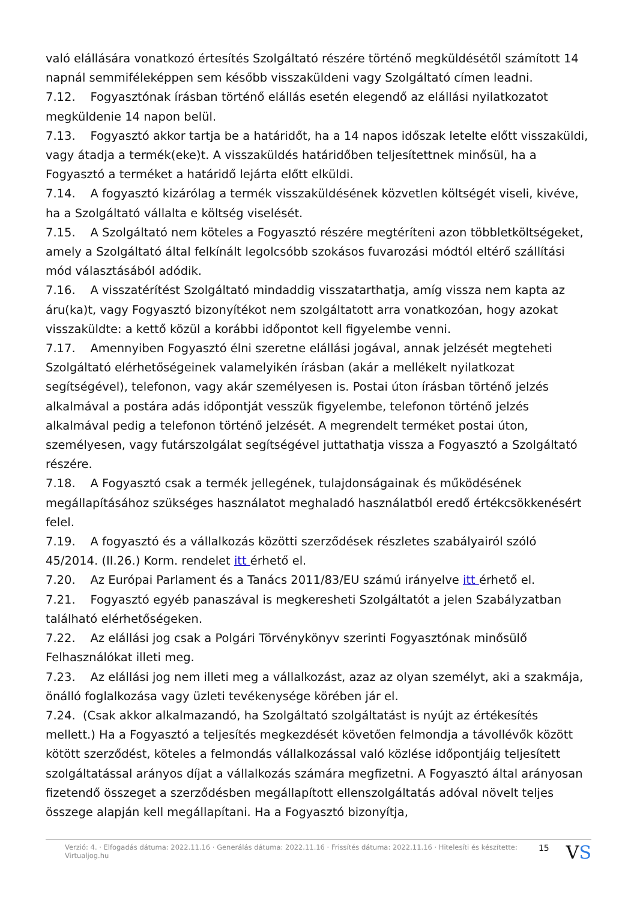való elállására vonatkozó értesítés Szolgáltató részére történő megküldésétől számított 14 napnál semmiféleképpen sem később visszaküldeni vagy Szolgáltató címen leadni.
7.12. Fogyasztónak írásban történő elállás esetén elegendő az elállási nyilatkozatot megküldenie 14 napon belül.
7.13. Fogyasztó akkor tartja be a határidőt, ha a 14 napos időszak letelte előtt visszaküldi, vagy átadja a termék(eke)t. A visszaküldés határidőben teljesítettnek minősül, ha a Fogyasztó a terméket a határidő lejárta előtt elküldi.
7.14. A fogyasztó kizárólag a termék visszaküldésének közvetlen költségét viseli, kivéve, ha a Szolgáltató vállalta e költség viselését.
7.15. A Szolgáltató nem köteles a Fogyasztó részére megtéríteni azon többletköltségeket, amely a Szolgáltató által felkínált legolcsóbb szokásos fuvarozási módtól eltérő szállítási mód választásából adódik.
7.16. A visszatérítést Szolgáltató mindaddig visszatarthatja, amíg vissza nem kapta az áru(ka)t, vagy Fogyasztó bizonyítékot nem szolgáltatott arra vonatkozóan, hogy azokat visszaküldte: a kettő közül a korábbi időpontot kell figyelembe venni.
7.17. Amennyiben Fogyasztó élni szeretne elállási jogával, annak jelzését megteheti Szolgáltató elérhetőségeinek valamelyikén írásban (akár a mellékelt nyilatkozat segítségével), telefonon, vagy akár személyesen is. Postai úton írásban történő jelzés alkalmával a postára adás időpontját vesszük figyelembe, telefonon történő jelzés alkalmával pedig a telefonon történő jelzését. A megrendelt terméket postai úton, személyesen, vagy futárszolgálat segítségével juttathatja vissza a Fogyasztó a Szolgáltató részére.
7.18. A Fogyasztó csak a termék jellegének, tulajdonságainak és működésének megállapításához szükséges használatot meghaladó használatból eredő értékcsökkenésért felel.
7.19. A fogyasztó és a vállalkozás közötti szerződések részletes szabályairól szóló 45/2014. (II.26.) Korm. rendelet itt érhető el.
7.20. Az Európai Parlament és a Tanács 2011/83/EU számú irányelve itt érhető el.
7.21. Fogyasztó egyéb panaszával is megkeresheti Szolgáltatót a jelen Szabályzatban található elérhetőségeken.
7.22. Az elállási jog csak a Polgári Törvénykönyv szerinti Fogyasztónak minősülő Felhasználókat illeti meg.
7.23. Az elállási jog nem illeti meg a vállalkozást, azaz az olyan személyt, aki a szakmája, önálló foglalkozása vagy üzleti tevékenysége körében jár el.
7.24. (Csak akkor alkalmazandó, ha Szolgáltató szolgáltatást is nyújt az értékesítés mellett.) Ha a Fogyasztó a teljesítés megkezdését követően felmondja a távollévők között kötött szerződést, köteles a felmondás vállalkozással való közlése időpontjáig teljesített szolgáltatással arányos díjat a vállalkozás számára megfizetni. A Fogyasztó által arányosan fizetendő összeget a szerződésben megállapított ellenszolgáltatás adóval növelt teljes összege alapján kell megállapítani. Ha a Fogyasztó bizonyítja,
Verzió: 4. · Elfogadás dátuma: 2022.11.16 · Generálás dátuma: 2022.11.16 · Frissítés dátuma: 2022.11.16 · Hitelesíti és készítette: Virtualjog.hu
15
VS